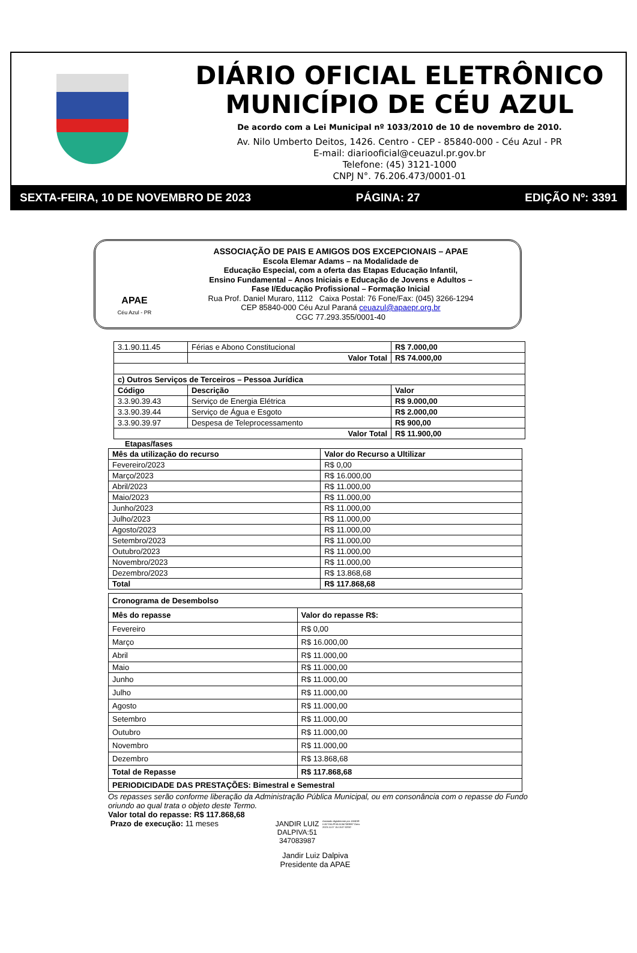DIÁRIO OFICIAL ELETRÔNICO
MUNICÍPIO DE CÉU AZUL
De acordo com a Lei Municipal nº 1033/2010 de 10 de novembro de 2010.
Av. Nilo Umberto Deitos, 1426. Centro - CEP - 85840-000 - Céu Azul - PR
E-mail: diariooficial@ceuazul.pr.gov.br
Telefone: (45) 3121-1000
CNPJ N°. 76.206.473/0001-01
SEXTA-FEIRA, 10 DE NOVEMBRO DE 2023 PÁGINA: 27 EDIÇÃO Nº: 3391
APAE
Céu Azul - PR
ASSOCIAÇÃO DE PAIS E AMIGOS DOS EXCEPCIONAIS – APAE
Escola Elemar Adams – na Modalidade de
Educação Especial, com a oferta das Etapas Educação Infantil,
Ensino Fundamental – Anos Iniciais e Educação de Jovens e Adultos –
Fase I/Educação Profissional – Formação Inicial
Rua Prof. Daniel Muraro, 1112 Caixa Postal: 76 Fone/Fax: (045) 3266-1294
CEP 85840-000 Céu Azul Paraná ceuazul@apaepr.org.br
CGC 77.293.355/0001-40
| 3.1.90.11.45 | Férias e Abono Constitucional | R$ 7.000,00 |
| | Valor Total | R$ 74.000,00 |
| c) Outros Serviços de Terceiros – Pessoa Jurídica | | |
| Código | Descrição | Valor |
| 3.3.90.39.43 | Serviço de Energia Elétrica | R$ 9.000,00 |
| 3.3.90.39.44 | Serviço de Água e Esgoto | R$ 2.000,00 |
| 3.3.90.39.97 | Despesa de Teleprocessamento | R$ 900,00 |
| Valor Total | | R$ 11.900,00 |
Etapas/fases
| Mês da utilização do recurso | Valor do Recurso a Ultilizar |
| --- | --- |
| Fevereiro/2023 | R$ 0,00 |
| Março/2023 | R$ 16.000,00 |
| Abril/2023 | R$ 11.000,00 |
| Maio/2023 | R$ 11.000,00 |
| Junho/2023 | R$ 11.000,00 |
| Julho/2023 | R$ 11.000,00 |
| Agosto/2023 | R$ 11.000,00 |
| Setembro/2023 | R$ 11.000,00 |
| Outubro/2023 | R$ 11.000,00 |
| Novembro/2023 | R$ 11.000,00 |
| Dezembro/2023 | R$ 13.868,68 |
| Total | R$ 117.868,68 |
| Cronograma de Desembolso | |
| --- | --- |
| Mês do repasse | Valor do repasse R$: |
| Fevereiro | R$ 0,00 |
| Março | R$ 16.000,00 |
| Abril | R$ 11.000,00 |
| Maio | R$ 11.000,00 |
| Junho | R$ 11.000,00 |
| Julho | R$ 11.000,00 |
| Agosto | R$ 11.000,00 |
| Setembro | R$ 11.000,00 |
| Outubro | R$ 11.000,00 |
| Novembro | R$ 11.000,00 |
| Dezembro | R$ 13.868,68 |
| Total de Repasse | R$ 117.868,68 |
| PERIODICIDADE DAS PRESTAÇÕES: Bimestral e Semestral | |
Os repasses serão conforme liberação da Administração Pública Municipal, ou em consonância com o repasse do Fundo oriundo ao qual trata o objeto deste Termo.
Valor total do repasse: R$ 117.868,68
Prazo de execução: 11 meses
JANDIR LUIZ DALPIVA:51 347083987
Assinado digitalmente por JANDIR LUIZ DALPIVA:51347083987 Data: 2023.11.07 15:13:07-03'00'
Jandir Luiz Dalpiva
Presidente da APAE